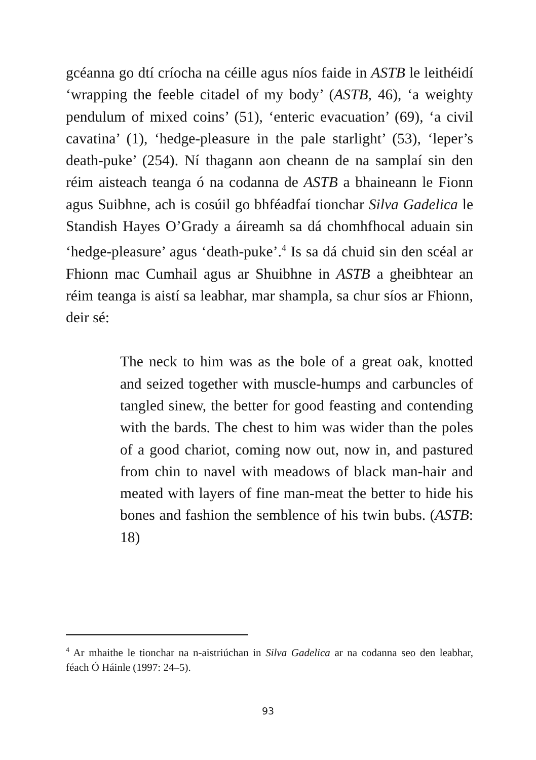gcéanna go dtí críocha na céille agus níos faide in ASTB le leithéidí ‘wrapping the feeble citadel of my body’ (ASTB, 46), ‘a weighty pendulum of mixed coins’ (51), ‘enteric evacuation’ (69), ‘a civil cavatina’ (1), ‘hedge-pleasure in the pale starlight’ (53), ‘leper’s death-puke’ (254). Ní thagann aon cheann de na samplaí sin den réim aisteach teanga ó na codanna de ASTB a bhaineann le Fionn agus Suibhne, ach is cosúil go bhféadfaí tionchar Silva Gadelica le Standish Hayes O’Grady a áireamh sa dá chomhfhocal aduain sin ‘hedge-pleasure’ agus ‘death-puke’.<sup>4</sup> Is sa dá chuid sin den scéal ar Fhionn mac Cumhail agus ar Shuibhne in ASTB a gheibhtear an réim teanga is aistí sa leabhar, mar shampla, sa chur síos ar Fhionn, deir sé:
The neck to him was as the bole of a great oak, knotted and seized together with muscle-humps and carbuncles of tangled sinew, the better for good feasting and contending with the bards. The chest to him was wider than the poles of a good chariot, coming now out, now in, and pastured from chin to navel with meadows of black man-hair and meated with layers of fine man-meat the better to hide his bones and fashion the semblence of his twin bubs. (ASTB: 18)
<sup>4</sup> Ar mhaithe le tionchar na n-aistriúchan in Silva Gadelica ar na codanna seo den leabhar, féach Ó Háinle (1997: 24–5).
93